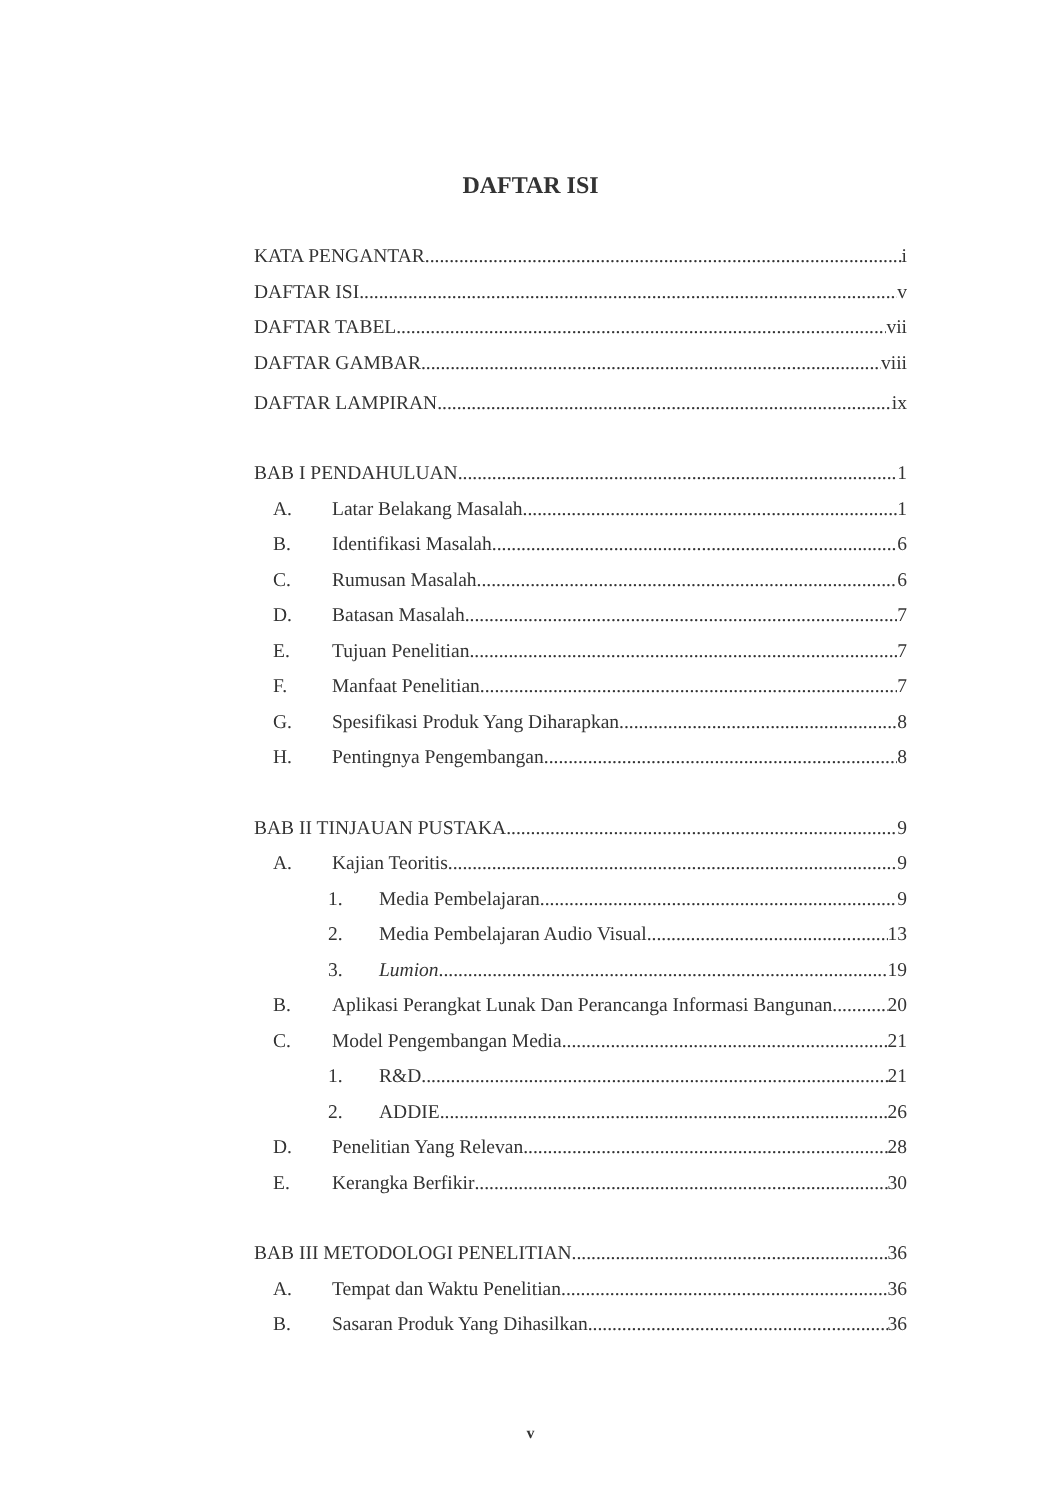DAFTAR ISI
KATA PENGANTAR i
DAFTAR ISI v
DAFTAR TABEL vii
DAFTAR GAMBAR viii
DAFTAR LAMPIRAN ix
BAB I PENDAHULUAN 1
A. Latar Belakang Masalah 1
B. Identifikasi Masalah 6
C. Rumusan Masalah 6
D. Batasan Masalah 7
E. Tujuan Penelitian 7
F. Manfaat Penelitian 7
G. Spesifikasi Produk Yang Diharapkan 8
H. Pentingnya Pengembangan 8
BAB II TINJAUAN PUSTAKA 9
A. Kajian Teoritis 9
1. Media Pembelajaran 9
2. Media Pembelajaran Audio Visual 13
3. Lumion 19
B. Aplikasi Perangkat Lunak Dan Perancanga Informasi Bangunan 20
C. Model Pengembangan Media 21
1. R&D 21
2. ADDIE 26
D. Penelitian Yang Relevan 28
E. Kerangka Berfikir 30
BAB III METODOLOGI PENELITIAN 36
A. Tempat dan Waktu Penelitian 36
B. Sasaran Produk Yang Dihasilkan 36
v